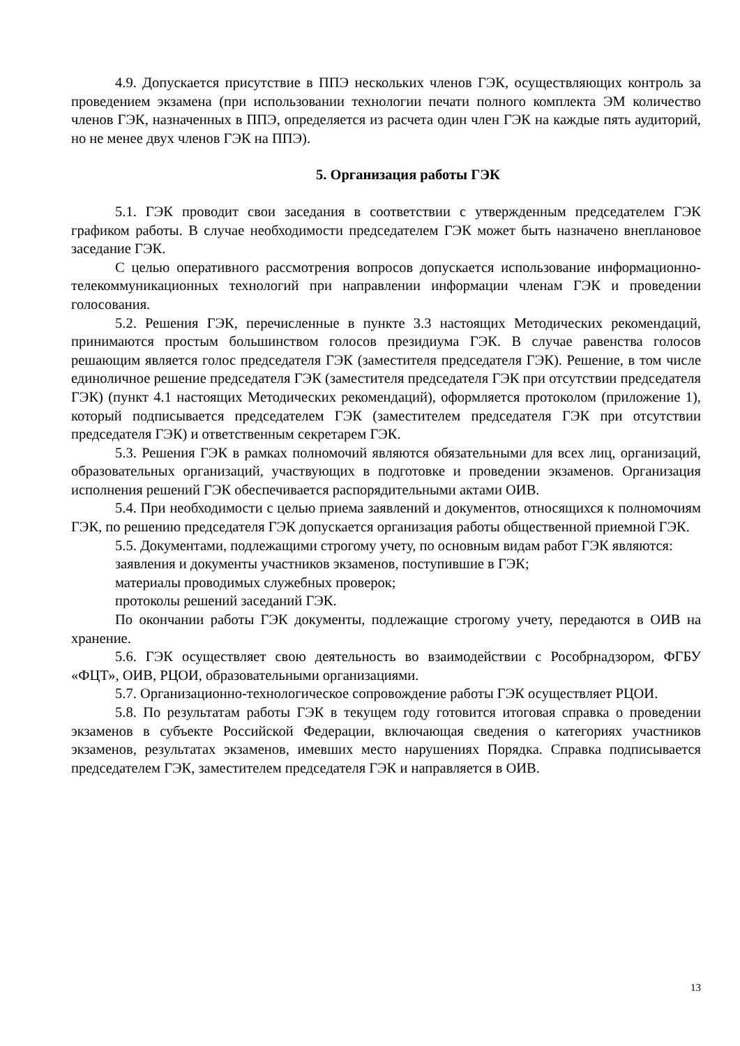4.9. Допускается присутствие в ППЭ нескольких членов ГЭК, осуществляющих контроль за проведением экзамена (при использовании технологии печати полного комплекта ЭМ количество членов ГЭК, назначенных в ППЭ, определяется из расчета один член ГЭК на каждые пять аудиторий, но не менее двух членов ГЭК на ППЭ).
5. Организация работы ГЭК
5.1. ГЭК проводит свои заседания в соответствии с утвержденным председателем ГЭК графиком работы. В случае необходимости председателем ГЭК может быть назначено внеплановое заседание ГЭК.
С целью оперативного рассмотрения вопросов допускается использование информационно-телекоммуникационных технологий при направлении информации членам ГЭК и проведении голосования.
5.2. Решения ГЭК, перечисленные в пункте 3.3 настоящих Методических рекомендаций, принимаются простым большинством голосов президиума ГЭК. В случае равенства голосов решающим является голос председателя ГЭК (заместителя председателя ГЭК). Решение, в том числе единоличное решение председателя ГЭК (заместителя председателя ГЭК при отсутствии председателя ГЭК) (пункт 4.1 настоящих Методических рекомендаций), оформляется протоколом (приложение 1), который подписывается председателем ГЭК (заместителем председателя ГЭК при отсутствии председателя ГЭК) и ответственным секретарем ГЭК.
5.3. Решения ГЭК в рамках полномочий являются обязательными для всех лиц, организаций, образовательных организаций, участвующих в подготовке и проведении экзаменов. Организация исполнения решений ГЭК обеспечивается распорядительными актами ОИВ.
5.4. При необходимости с целью приема заявлений и документов, относящихся к полномочиям ГЭК, по решению председателя ГЭК допускается организация работы общественной приемной ГЭК.
5.5. Документами, подлежащими строгому учету, по основным видам работ ГЭК являются:
заявления и документы участников экзаменов, поступившие в ГЭК;
материалы проводимых служебных проверок;
протоколы решений заседаний ГЭК.
По окончании работы ГЭК документы, подлежащие строгому учету, передаются в ОИВ на хранение.
5.6. ГЭК осуществляет свою деятельность во взаимодействии с Рособрнадзором, ФГБУ «ФЦТ», ОИВ, РЦОИ, образовательными организациями.
5.7. Организационно-технологическое сопровождение работы ГЭК осуществляет РЦОИ.
5.8. По результатам работы ГЭК в текущем году готовится итоговая справка о проведении экзаменов в субъекте Российской Федерации, включающая сведения о категориях участников экзаменов, результатах экзаменов, имевших место нарушениях Порядка. Справка подписывается председателем ГЭК, заместителем председателя ГЭК и направляется в ОИВ.
13